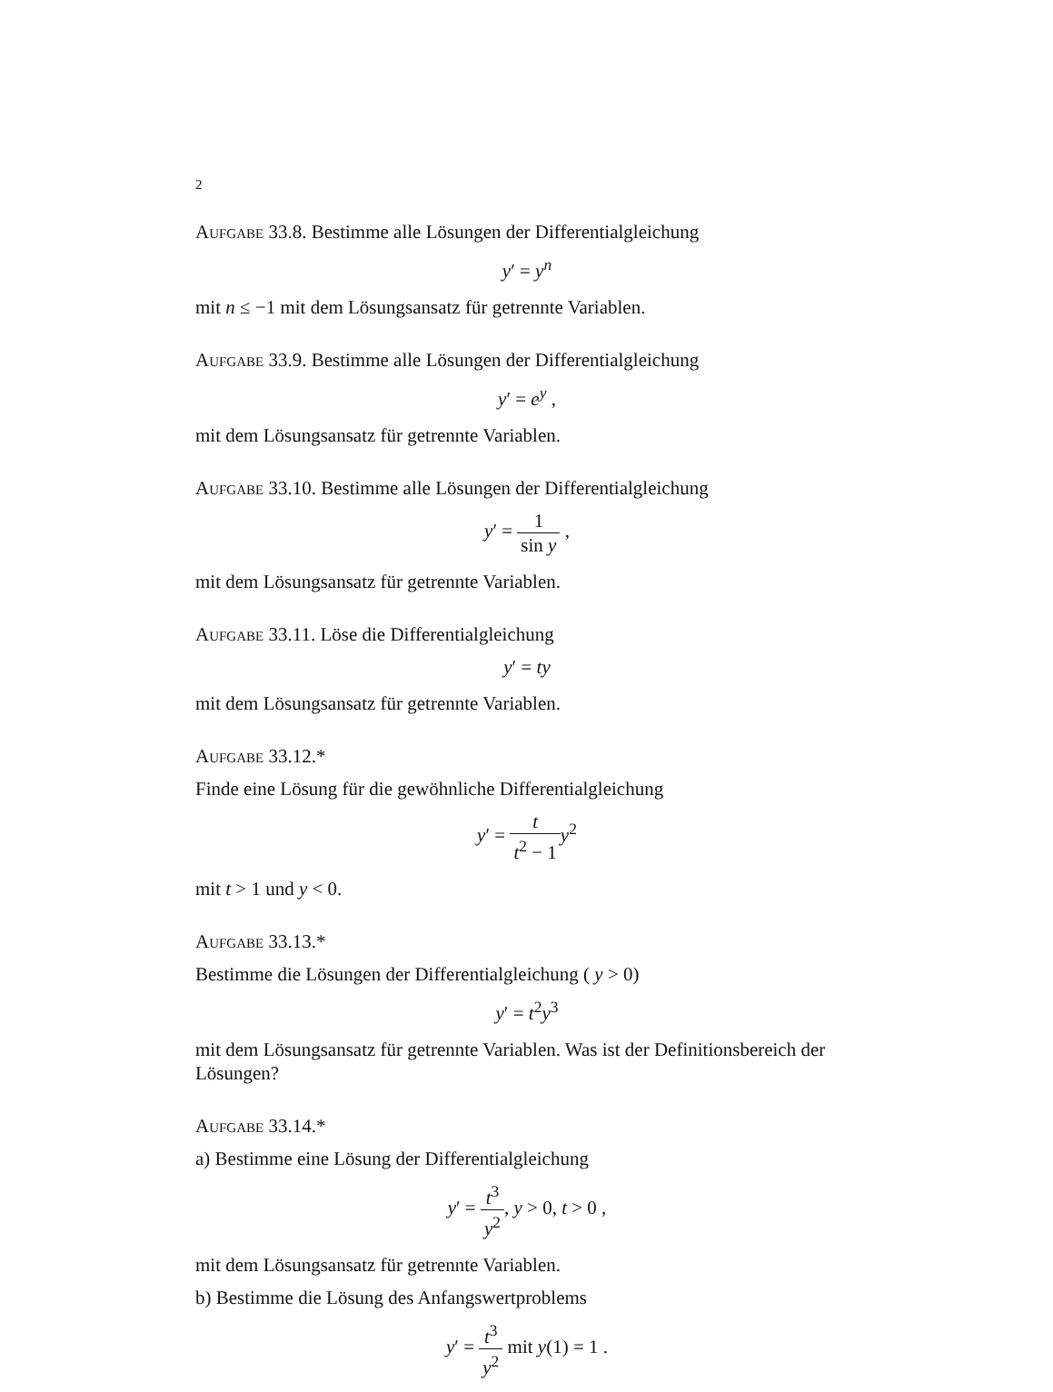2
Aufgabe 33.8. Bestimme alle Lösungen der Differentialgleichung
y′ = y<sup>n</sup>
mit n ≤ −1 mit dem Lösungsansatz für getrennte Variablen.
Aufgabe 33.9. Bestimme alle Lösungen der Differentialgleichung
y′ = e<sup>y</sup> ,
mit dem Lösungsansatz für getrennte Variablen.
Aufgabe 33.10. Bestimme alle Lösungen der Differentialgleichung
y′ = 1 sin y ,
mit dem Lösungsansatz für getrennte Variablen.
Aufgabe 33.11. Löse die Differentialgleichung
y′ = ty
mit dem Lösungsansatz für getrennte Variablen.
Aufgabe 33.12.*
Finde eine Lösung für die gewöhnliche Differentialgleichung
y′ = t t<sup>2</sup> − 1 y<sup>2</sup>
mit t > 1 und y < 0.
Aufgabe 33.13.*
Bestimme die Lösungen der Differentialgleichung ( y > 0)
y′ = t<sup>2</sup>y<sup>3</sup>
mit dem Lösungsansatz für getrennte Variablen. Was ist der Definitionsbereich der Lösungen?
Aufgabe 33.14.*
a) Bestimme eine Lösung der Differentialgleichung
y′ = t<sup>3</sup> y<sup>2</sup>, y > 0, t > 0 ,
mit dem Lösungsansatz für getrennte Variablen.
b) Bestimme die Lösung des Anfangswertproblems
y′ = t<sup>3</sup> y<sup>2</sup> mit y(1) = 1 .